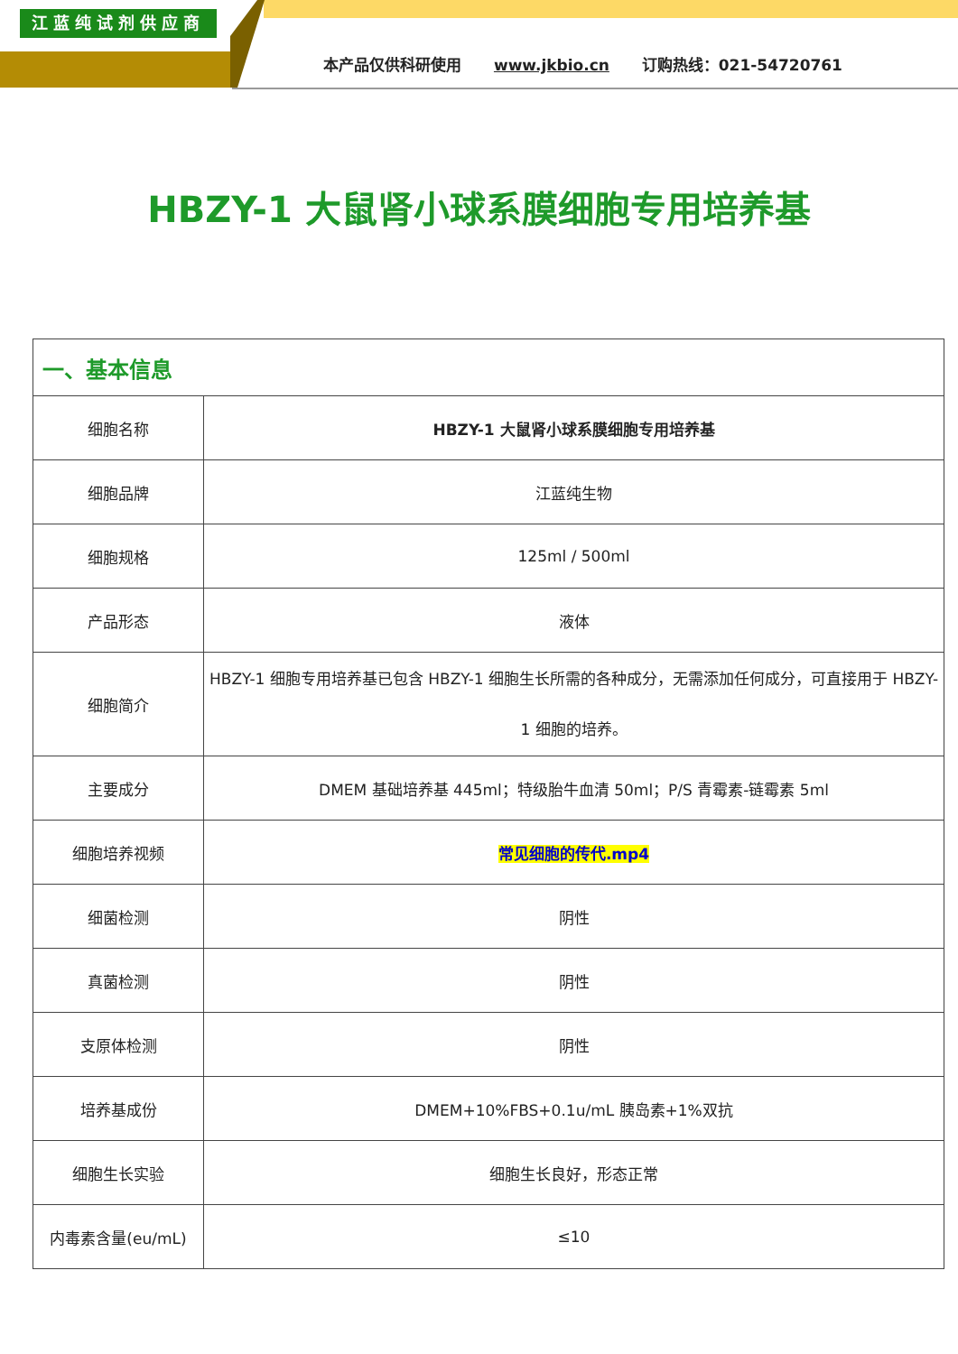江蓝纯试剂供应商
本产品仅供科研使用 www.jkbio.cn 订购热线：021-54720761
HBZY-1 大鼠肾小球系膜细胞专用培养基
| 一、基本信息 | |
| 细胞名称 | HBZY-1 大鼠肾小球系膜细胞专用培养基 |
| 细胞品牌 | 江蓝纯生物 |
| 细胞规格 | 125ml / 500ml |
| 产品形态 | 液体 |
| 细胞简介 | HBZY-1 细胞专用培养基已包含 HBZY-1 细胞生长所需的各种成分，无需添加任何成分，可直接用于 HBZY-1 细胞的培养。 |
| 主要成分 | DMEM 基础培养基 445ml；特级胎牛血清 50ml；P/S 青霉素-链霉素 5ml |
| 细胞培养视频 | 常见细胞的传代.mp4 |
| 细菌检测 | 阴性 |
| 真菌检测 | 阴性 |
| 支原体检测 | 阴性 |
| 培养基成份 | DMEM+10%FBS+0.1u/mL 胰岛素+1%双抗 |
| 细胞生长实验 | 细胞生长良好，形态正常 |
| 内毒素含量(eu/mL) | ≤10 |